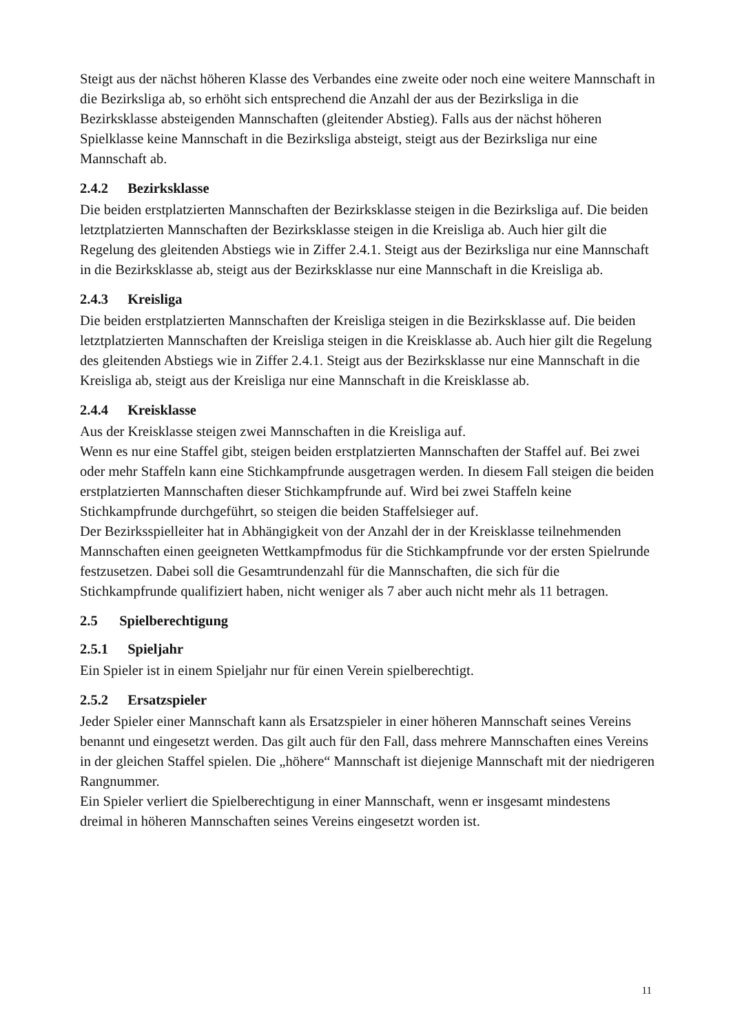Steigt aus der nächst höheren Klasse des Verbandes eine zweite oder noch eine weitere Mannschaft in die Bezirksliga ab, so erhöht sich entsprechend die Anzahl der aus der Bezirksliga in die Bezirksklasse absteigenden Mannschaften (gleitender Abstieg). Falls aus der nächst höheren Spielklasse keine Mannschaft in die Bezirksliga absteigt, steigt aus der Bezirksliga nur eine Mannschaft ab.
2.4.2 Bezirksklasse
Die beiden erstplatzierten Mannschaften der Bezirksklasse steigen in die Bezirksliga auf. Die beiden letztplatzierten Mannschaften der Bezirksklasse steigen in die Kreisliga ab. Auch hier gilt die Regelung des gleitenden Abstiegs wie in Ziffer 2.4.1. Steigt aus der Bezirksliga nur eine Mannschaft in die Bezirksklasse ab, steigt aus der Bezirksklasse nur eine Mannschaft in die Kreisliga ab.
2.4.3 Kreisliga
Die beiden erstplatzierten Mannschaften der Kreisliga steigen in die Bezirksklasse auf. Die beiden letztplatzierten Mannschaften der Kreisliga steigen in die Kreisklasse ab. Auch hier gilt die Regelung des gleitenden Abstiegs wie in Ziffer 2.4.1. Steigt aus der Bezirksklasse nur eine Mannschaft in die Kreisliga ab, steigt aus der Kreisliga nur eine Mannschaft in die Kreisklasse ab.
2.4.4 Kreisklasse
Aus der Kreisklasse steigen zwei Mannschaften in die Kreisliga auf.
Wenn es nur eine Staffel gibt, steigen beiden erstplatzierten Mannschaften der Staffel auf. Bei zwei oder mehr Staffeln kann eine Stichkampfrunde ausgetragen werden. In diesem Fall steigen die beiden erstplatzierten Mannschaften dieser Stichkampfrunde auf. Wird bei zwei Staffeln keine Stichkampfrunde durchgeführt, so steigen die beiden Staffelsieger auf.
Der Bezirksspielleiter hat in Abhängigkeit von der Anzahl der in der Kreisklasse teilnehmenden Mannschaften einen geeigneten Wettkampfmodus für die Stichkampfrunde vor der ersten Spielrunde festzusetzen. Dabei soll die Gesamtrundenzahl für die Mannschaften, die sich für die Stichkampfrunde qualifiziert haben, nicht weniger als 7 aber auch nicht mehr als 11 betragen.
2.5 Spielberechtigung
2.5.1 Spieljahr
Ein Spieler ist in einem Spieljahr nur für einen Verein spielberechtigt.
2.5.2 Ersatzspieler
Jeder Spieler einer Mannschaft kann als Ersatzspieler in einer höheren Mannschaft seines Vereins benannt und eingesetzt werden. Das gilt auch für den Fall, dass mehrere Mannschaften eines Vereins in der gleichen Staffel spielen. Die „höhere“ Mannschaft ist diejenige Mannschaft mit der niedrigeren Rangnummer.
Ein Spieler verliert die Spielberechtigung in einer Mannschaft, wenn er insgesamt mindestens dreimal in höheren Mannschaften seines Vereins eingesetzt worden ist.
11